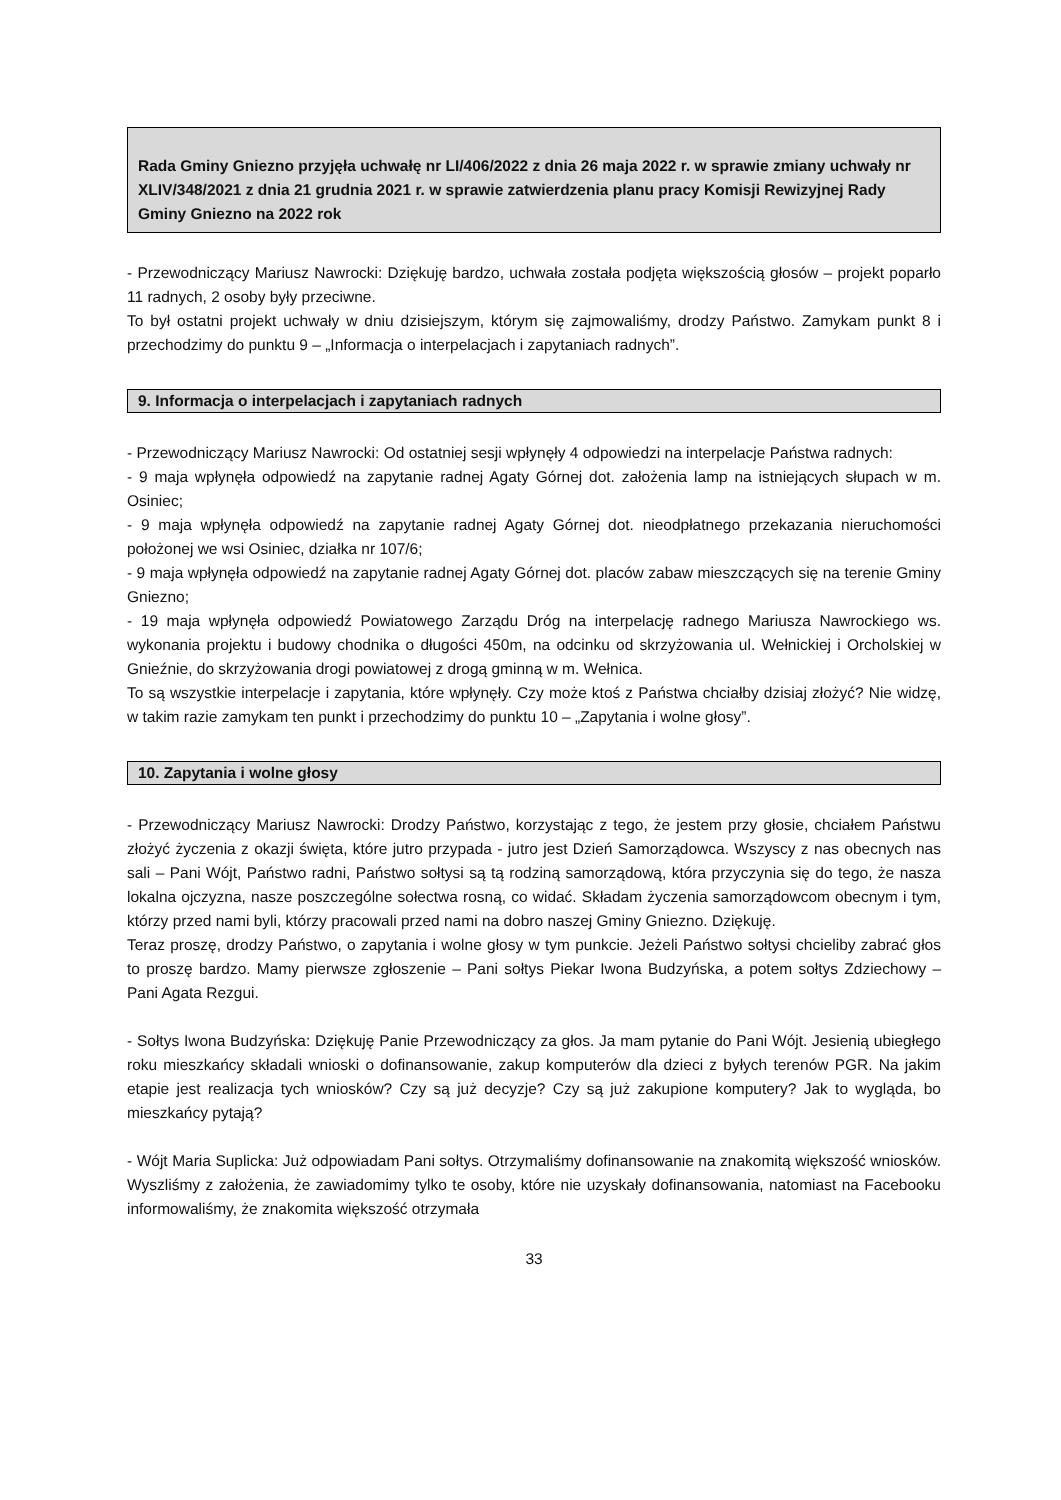Rada Gminy Gniezno przyjęła uchwałę nr LI/406/2022 z dnia 26 maja 2022 r. w sprawie zmiany uchwały nr XLIV/348/2021 z dnia 21 grudnia 2021 r. w sprawie zatwierdzenia planu pracy Komisji Rewizyjnej Rady Gminy Gniezno na 2022 rok
- Przewodniczący Mariusz Nawrocki: Dziękuję bardzo, uchwała została podjęta większością głosów – projekt poparło 11 radnych, 2 osoby były przeciwne.
To był ostatni projekt uchwały w dniu dzisiejszym, którym się zajmowaliśmy, drodzy Państwo. Zamykam punkt 8 i przechodzimy do punktu 9 – „Informacja o interpelacjach i zapytaniach radnych”.
9. Informacja o interpelacjach i zapytaniach radnych
- Przewodniczący Mariusz Nawrocki: Od ostatniej sesji wpłynęły 4 odpowiedzi na interpelacje Państwa radnych:
- 9 maja wpłynęła odpowiedź na zapytanie radnej Agaty Górnej dot. założenia lamp na istniejących słupach w m. Osiniec;
- 9 maja wpłynęła odpowiedź na zapytanie radnej Agaty Górnej dot. nieodpłatnego przekazania nieruchomości położonej we wsi Osiniec, działka nr 107/6;
- 9 maja wpłynęła odpowiedź na zapytanie radnej Agaty Górnej dot. placów zabaw mieszczących się na terenie Gminy Gniezno;
- 19 maja wpłynęła odpowiedź Powiatowego Zarządu Dróg na interpelację radnego Mariusza Nawrockiego ws. wykonania projektu i budowy chodnika o długości 450m, na odcinku od skrzyżowania ul. Wełnickiej i Orcholskiej w Gnieźnie, do skrzyżowania drogi powiatowej z drogą gminną w m. Wełnica.
To są wszystkie interpelacje i zapytania, które wpłynęły. Czy może ktoś z Państwa chciałby dzisiaj złożyć? Nie widzę, w takim razie zamykam ten punkt i przechodzimy do punktu 10 – „Zapytania i wolne głosy”.
10. Zapytania i wolne głosy
- Przewodniczący Mariusz Nawrocki: Drodzy Państwo, korzystając z tego, że jestem przy głosie, chciałem Państwu złożyć życzenia z okazji święta, które jutro przypada - jutro jest Dzień Samorządowca. Wszyscy z nas obecnych nas sali – Pani Wójt, Państwo radni, Państwo sołtysi są tą rodziną samorządową, która przyczynia się do tego, że nasza lokalna ojczyzna, nasze poszczególne sołectwa rosną, co widać. Składam życzenia samorządowcom obecnym i tym, którzy przed nami byli, którzy pracowali przed nami na dobro naszej Gminy Gniezno. Dziękuję.
Teraz proszę, drodzy Państwo, o zapytania i wolne głosy w tym punkcie. Jeżeli Państwo sołtysi chcieliby zabrać głos to proszę bardzo. Mamy pierwsze zgłoszenie – Pani sołtys Piekar Iwona Budzyńska, a potem sołtys Zdziechowy – Pani Agata Rezgui.
- Sołtys Iwona Budzyńska: Dziękuję Panie Przewodniczący za głos. Ja mam pytanie do Pani Wójt. Jesienią ubiegłego roku mieszkańcy składali wnioski o dofinansowanie, zakup komputerów dla dzieci z byłych terenów PGR. Na jakim etapie jest realizacja tych wniosków? Czy są już decyzje? Czy są już zakupione komputery? Jak to wygląda, bo mieszkańcy pytają?
- Wójt Maria Suplicka: Już odpowiadam Pani sołtys. Otrzymaliśmy dofinansowanie na znakomitą większość wniosków. Wyszliśmy z założenia, że zawiadomimy tylko te osoby, które nie uzyskały dofinansowania, natomiast na Facebooku informowaliśmy, że znakomita większość otrzymała
33